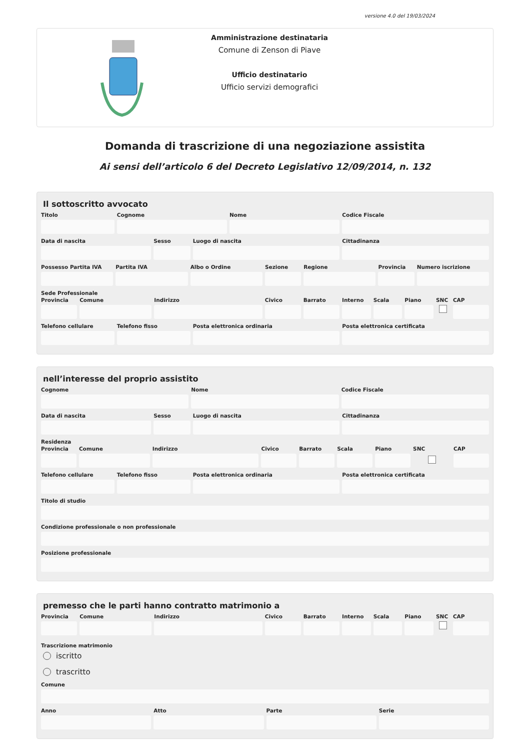versione 4.0 del 19/03/2024
Amministrazione destinataria
Comune di Zenson di Piave
Ufficio destinatario
Ufficio servizi demografici
Domanda di trascrizione di una negoziazione assistita
Ai sensi dell’articolo 6 del Decreto Legislativo 12/09/2014, n. 132
Il sottoscritto avvocato
Titolo Cognome Nome Codice Fiscale
Data di nascita Sesso Luogo di nascita Cittadinanza
Possesso Partita IVA Partita IVA Albo o Ordine Sezione Regione Provincia Numero iscrizione
Sede Professionale
Provincia Comune Indirizzo Civico Barrato Interno Scala Piano SNC CAP
Telefono cellulare Telefono fisso Posta elettronica ordinaria Posta elettronica certificata
nell’interesse del proprio assistito
Cognome Nome Codice Fiscale
Data di nascita Sesso Luogo di nascita Cittadinanza
Residenza
Provincia Comune Indirizzo Civico Barrato Scala Piano SNC CAP
Telefono cellulare Telefono fisso Posta elettronica ordinaria Posta elettronica certificata
Titolo di studio
Condizione professionale o non professionale
Posizione professionale
premesso che le parti hanno contratto matrimonio a
Provincia Comune Indirizzo Civico Barrato Interno Scala Piano SNC CAP
Trascrizione matrimonio
iscritto
trascritto
Comune
Anno Atto Parte Serie